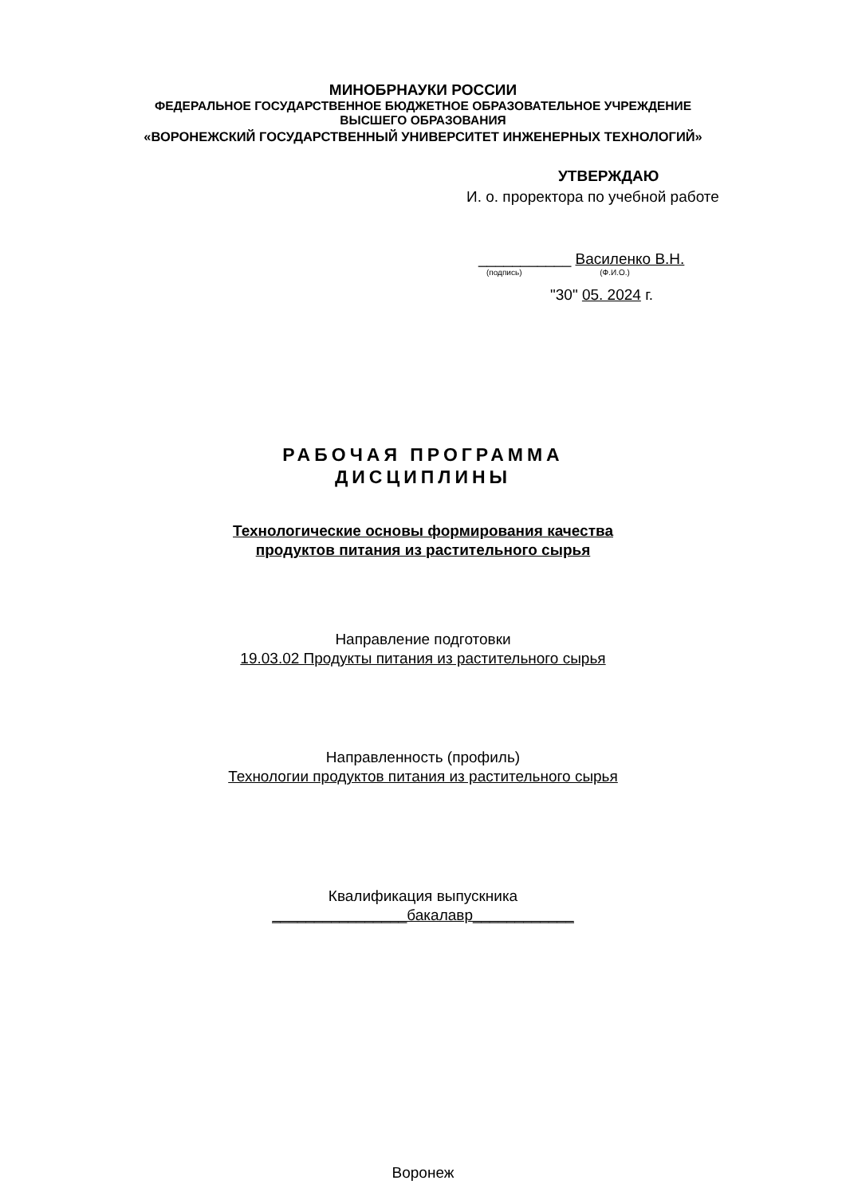МИНОБРНАУКИ РОССИИ
ФЕДЕРАЛЬНОЕ ГОСУДАРСТВЕННОЕ БЮДЖЕТНОЕ ОБРАЗОВАТЕЛЬНОЕ УЧРЕЖДЕНИЕ
ВЫСШЕГО ОБРАЗОВАНИЯ
«ВОРОНЕЖСКИЙ ГОСУДАРСТВЕННЫЙ УНИВЕРСИТЕТ ИНЖЕНЕРНЫХ ТЕХНОЛОГИЙ»
УТВЕРЖДАЮ
И. о. проректора по учебной работе
___________ Василенко В.Н.
(подпись) (Ф.И.О.)
"30" 05. 2024 г.
РАБОЧАЯ ПРОГРАММА
ДИСЦИПЛИНЫ
Технологические основы формирования качества
продуктов питания из растительного сырья
Направление подготовки
19.03.02 Продукты питания из растительного сырья
Направленность (профиль)
Технологии продуктов питания из растительного сырья
Квалификация выпускника
________________бакалавр____________
Воронеж